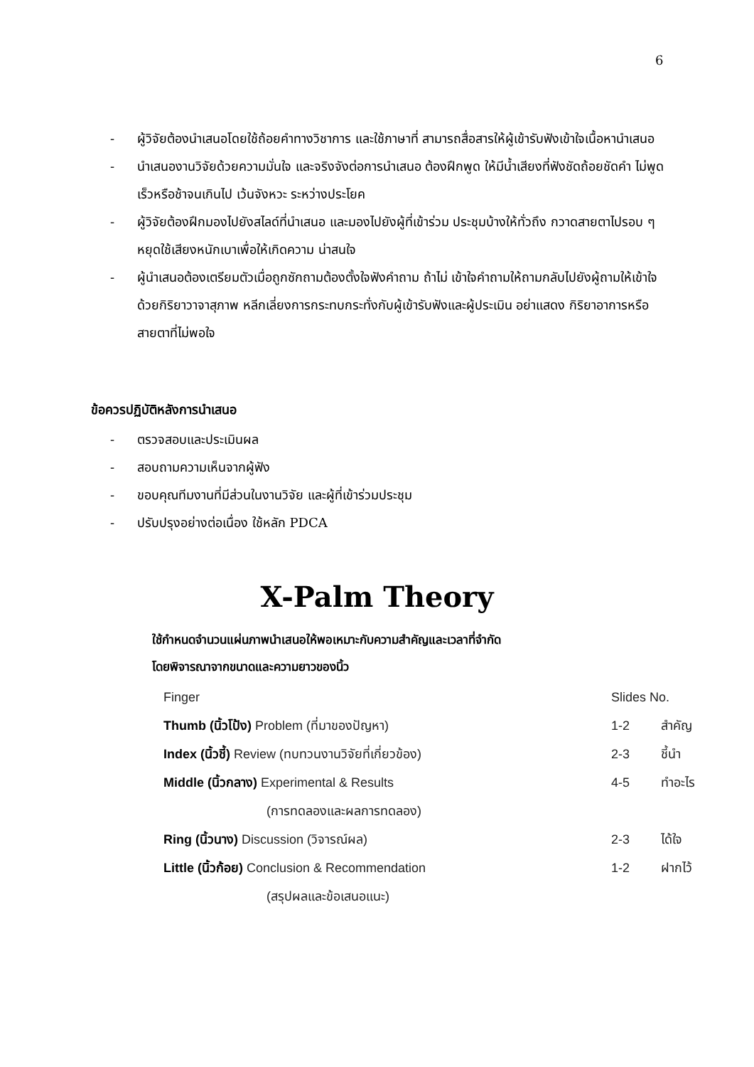6
- ผู้วิจัยต้องนำเสนอโดยใช้ถ้อยคำทางวิชาการ และใช้ภาษาที่ สามารถสื่อสารให้ผู้เข้ารับฟังเข้าใจเนื้อหานำเสนอ
- นำเสนองานวิจัยด้วยความมั่นใจ และจริงจังต่อการนำเสนอ ต้องฝึกพูด ให้มีน้ำเสียงที่ฟังชัดถ้อยชัดคำ ไม่พูดเร็วหรือช้าจนเกินไป เว้นจังหวะ ระหว่างประโยค
- ผู้วิจัยต้องฝึกมองไปยังสไลด์ที่นำเสนอ และมองไปยังผู้ที่เข้าร่วม ประชุมบ้างให้ทั่วถึง กวาดสายตาไปรอบ ๆ หยุดใช้เสียงหนักเบาเพื่อให้เกิดความ น่าสนใจ
- ผู้นำเสนอต้องเตรียมตัวเมื่อถูกซักถามต้องตั้งใจฟังคำถาม ถ้าไม่ เข้าใจคำถามให้ถามกลับไปยังผู้ถามให้เข้าใจด้วยกิริยาวาจาสุภาพ หลีกเลี่ยงการกระทบกระทั่งกับผู้เข้ารับฟังและผู้ประเมิน อย่าแสดง กิริยาอาการหรือสายตาที่ไม่พอใจ
ข้อควรปฏิบัติหลังการนำเสนอ
- ตรวจสอบและประเมินผล
- สอบถามความเห็นจากผู้ฟัง
- ขอบคุณทีมงานที่มีส่วนในงานวิจัย และผู้ที่เข้าร่วมประชุม
- ปรับปรุงอย่างต่อเนื่อง ใช้หลัก PDCA
X-Palm Theory
ใช้กำหนดจำนวนแผ่นภาพนำเสนอให้พอเหมาะกับความสำคัญและเวลาที่จำกัด
โดยพิจารณาจากขนาดและความยาวของนิ้ว
| Finger | Slides No. | |
| --- | --- | --- |
| Thumb (นิ้วโป้ง) Problem (ที่มาของปัญหา) | 1-2 | สำคัญ |
| Index (นิ้วชี้) Review (ทบทวนงานวิจัยที่เกี่ยวข้อง) | 2-3 | ชี้นำ |
| Middle (นิ้วกลาง) Experimental & Results | 4-5 | ทำอะไร |
| (การทดลองและผลการทดลอง) | | |
| Ring (นิ้วนาง) Discussion (วิจารณ์ผล) | 2-3 | ได้ใจ |
| Little (นิ้วก้อย) Conclusion & Recommendation | 1-2 | ฝากไว้ |
| (สรุปผลและข้อเสนอแนะ) | | |